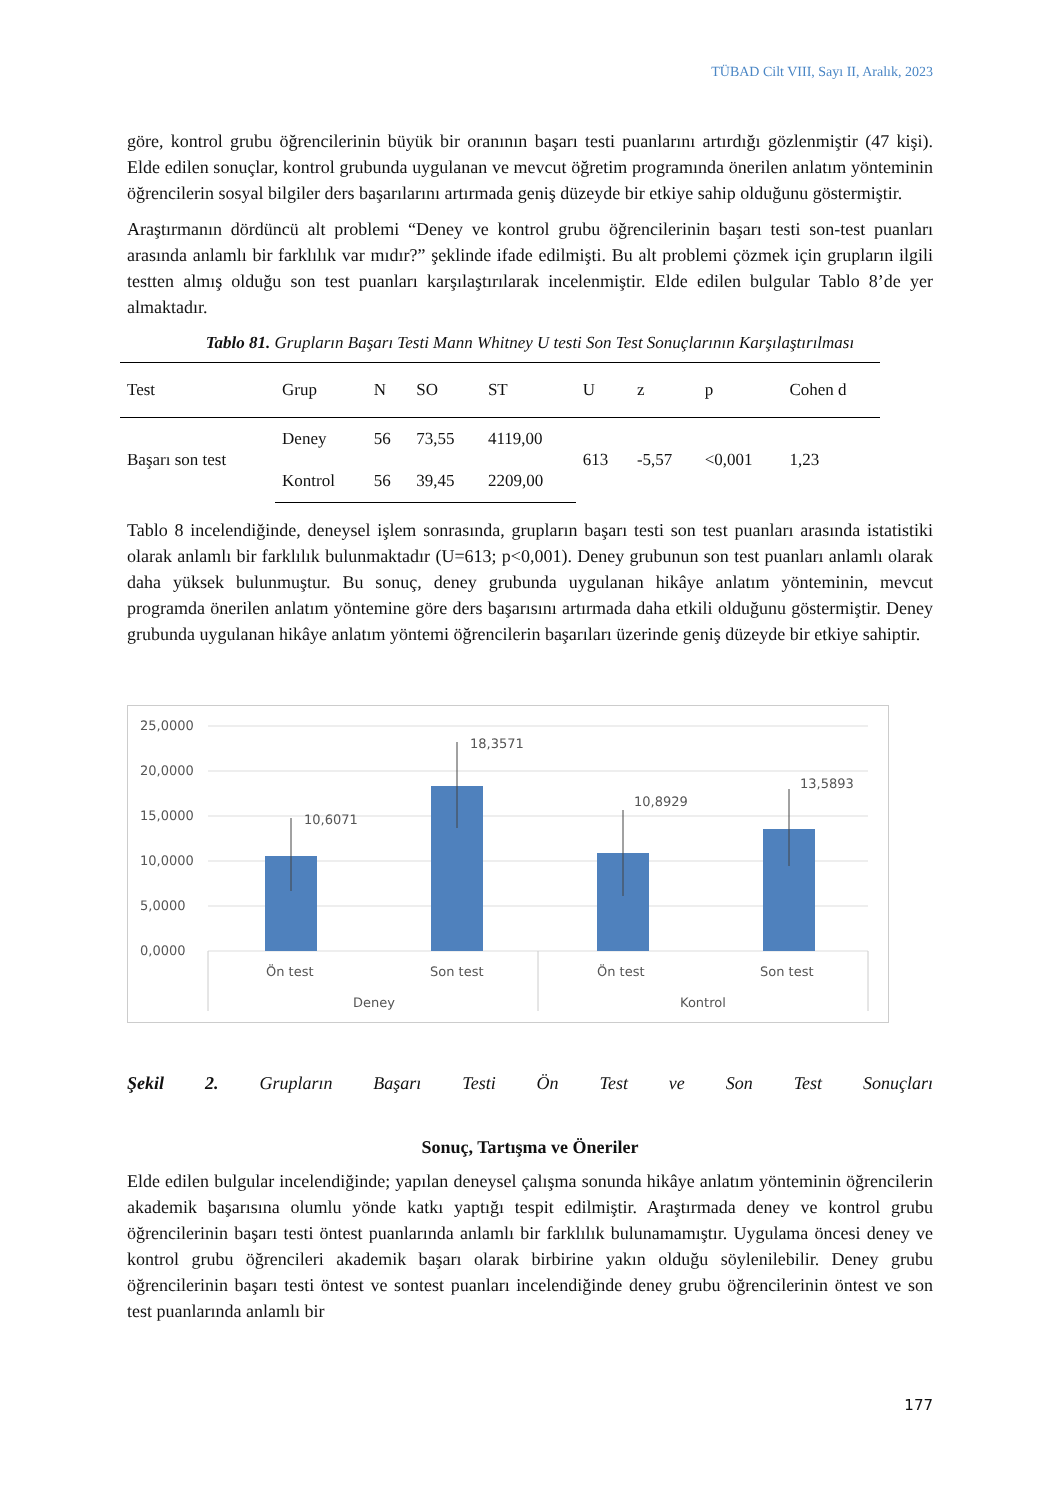TÜBAD Cilt VIII, Sayı II, Aralık, 2023
göre, kontrol grubu öğrencilerinin büyük bir oranının başarı testi puanlarını artırdığı gözlenmiştir (47 kişi). Elde edilen sonuçlar, kontrol grubunda uygulanan ve mevcut öğretim programında önerilen anlatım yönteminin öğrencilerin sosyal bilgiler ders başarılarını artırmada geniş düzeyde bir etkiye sahip olduğunu göstermiştir.
Araştırmanın dördüncü alt problemi “Deney ve kontrol grubu öğrencilerinin başarı testi son-test puanları arasında anlamlı bir farklılık var mıdır?” şeklinde ifade edilmişti. Bu alt problemi çözmek için grupların ilgili testten almış olduğu son test puanları karşılaştırılarak incelenmiştir. Elde edilen bulgular Tablo 8’de yer almaktadır.
Tablo 81. Grupların Başarı Testi Mann Whitney U testi Son Test Sonuçlarının Karşılaştırılması
| Test | Grup | N | SO | ST | U | z | p | Cohen d |
| --- | --- | --- | --- | --- | --- | --- | --- | --- |
| Başarı son test | Deney | 56 | 73,55 | 4119,00 | 613 | -5,57 | <0,001 | 1,23 |
| | Kontrol | 56 | 39,45 | 2209,00 | | | | |
Tablo 8 incelendiğinde, deneysel işlem sonrasında, grupların başarı testi son test puanları arasında istatistiki olarak anlamlı bir farklılık bulunmaktadır (U=613; p<0,001). Deney grubunun son test puanları anlamlı olarak daha yüksek bulunmuştur. Bu sonuç, deney grubunda uygulanan hikâye anlatım yönteminin, mevcut programda önerilen anlatım yöntemine göre ders başarısını artırmada daha etkili olduğunu göstermiştir. Deney grubunda uygulanan hikâye anlatım yöntemi öğrencilerin başarıları üzerinde geniş düzeyde bir etkiye sahiptir.
25,0000
20,0000
15,0000
10,0000
5,0000
0,0000
10,6071
18,3571
10,8929
13,5893
Ön test
Son test
Ön test
Son test
Deney
Kontrol
Şekil 2. Grupların Başarı Testi Ön Test ve Son Test Sonuçları
Sonuç, Tartışma ve Öneriler
Elde edilen bulgular incelendiğinde; yapılan deneysel çalışma sonunda hikâye anlatım yönteminin öğrencilerin akademik başarısına olumlu yönde katkı yaptığı tespit edilmiştir. Araştırmada deney ve kontrol grubu öğrencilerinin başarı testi öntest puanlarında anlamlı bir farklılık bulunamamıştır. Uygulama öncesi deney ve kontrol grubu öğrencileri akademik başarı olarak birbirine yakın olduğu söylenilebilir. Deney grubu öğrencilerinin başarı testi öntest ve sontest puanları incelendiğinde deney grubu öğrencilerinin öntest ve son test puanlarında anlamlı bir
177